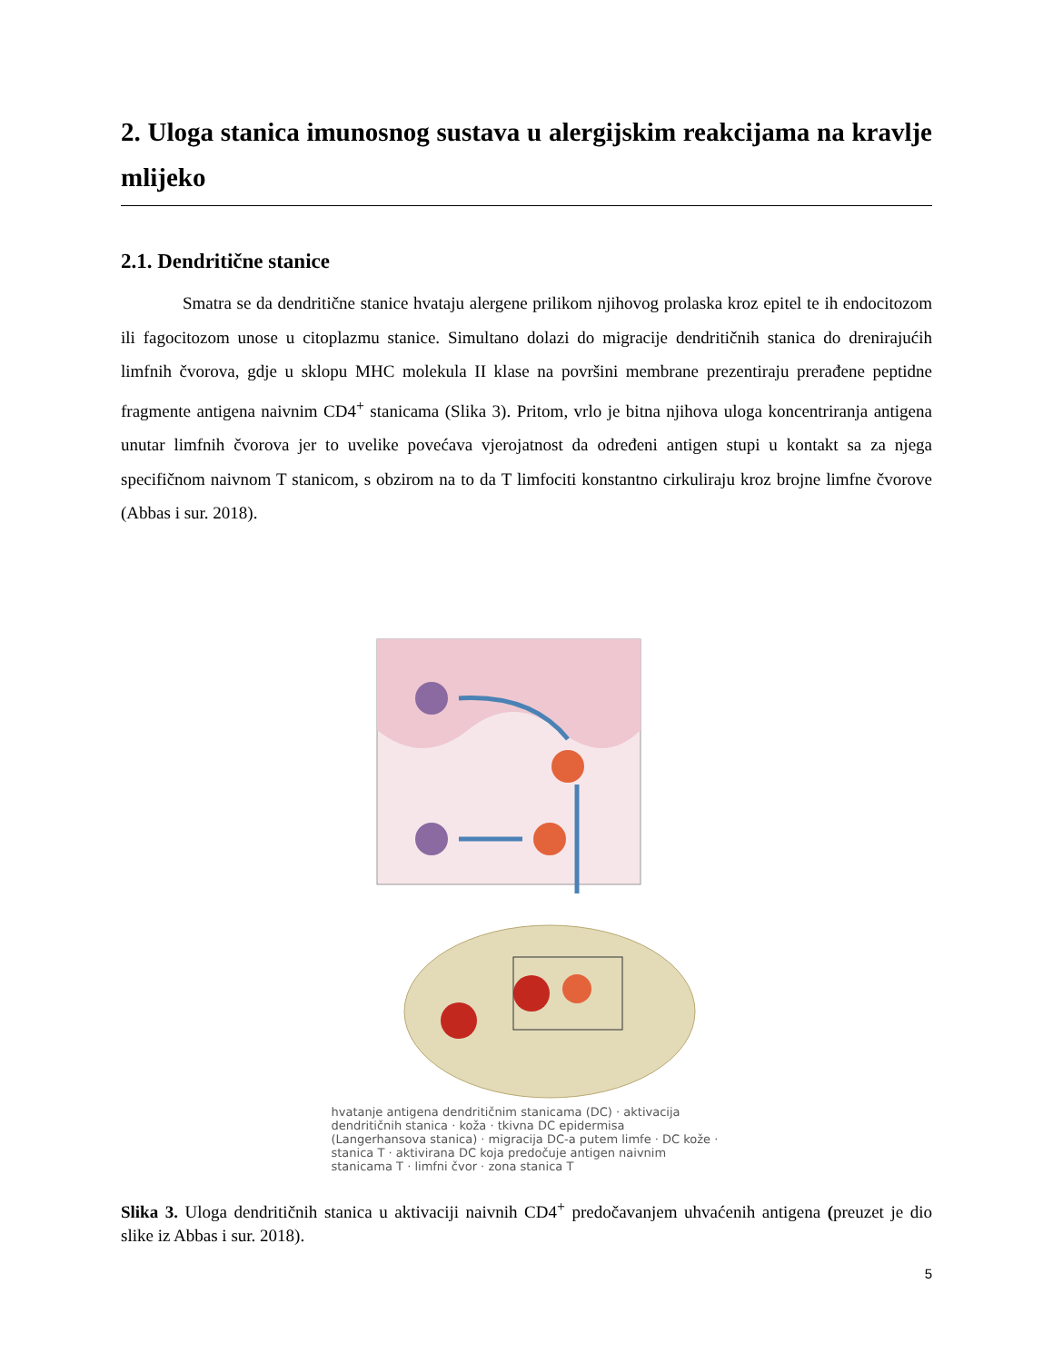2. Uloga stanica imunosnog sustava u alergijskim reakcijama na kravlje mlijeko
2.1. Dendritične stanice
Smatra se da dendritične stanice hvataju alergene prilikom njihovog prolaska kroz epitel te ih endocitozom ili fagocitozom unose u citoplazmu stanice. Simultano dolazi do migracije dendritičnih stanica do drenirajućih limfnih čvorova, gdje u sklopu MHC molekula II klase na površini membrane prezentiraju prerađene peptidne fragmente antigena naivnim CD4<sup>+</sup> stanicama (Slika 3). Pritom, vrlo je bitna njihova uloga koncentriranja antigena unutar limfnih čvorova jer to uvelike povećava vjerojatnost da određeni antigen stupi u kontakt sa za njega specifičnom naivnom T stanicom, s obzirom na to da T limfociti konstantno cirkuliraju kroz brojne limfne čvorove (Abbas i sur. 2018).
hvatanje antigena dendritičnim stanicama (DC) · aktivacija dendritičnih stanica · koža · tkivna DC epidermisa (Langerhansova stanica) · migracija DC-a putem limfe · DC kože · stanica T · aktivirana DC koja predočuje antigen naivnim stanicama T · limfni čvor · zona stanica T
Slika 3. Uloga dendritičnih stanica u aktivaciji naivnih CD4<sup>+</sup> predočavanjem uhvaćenih antigena (preuzet je dio slike iz Abbas i sur. 2018).
5